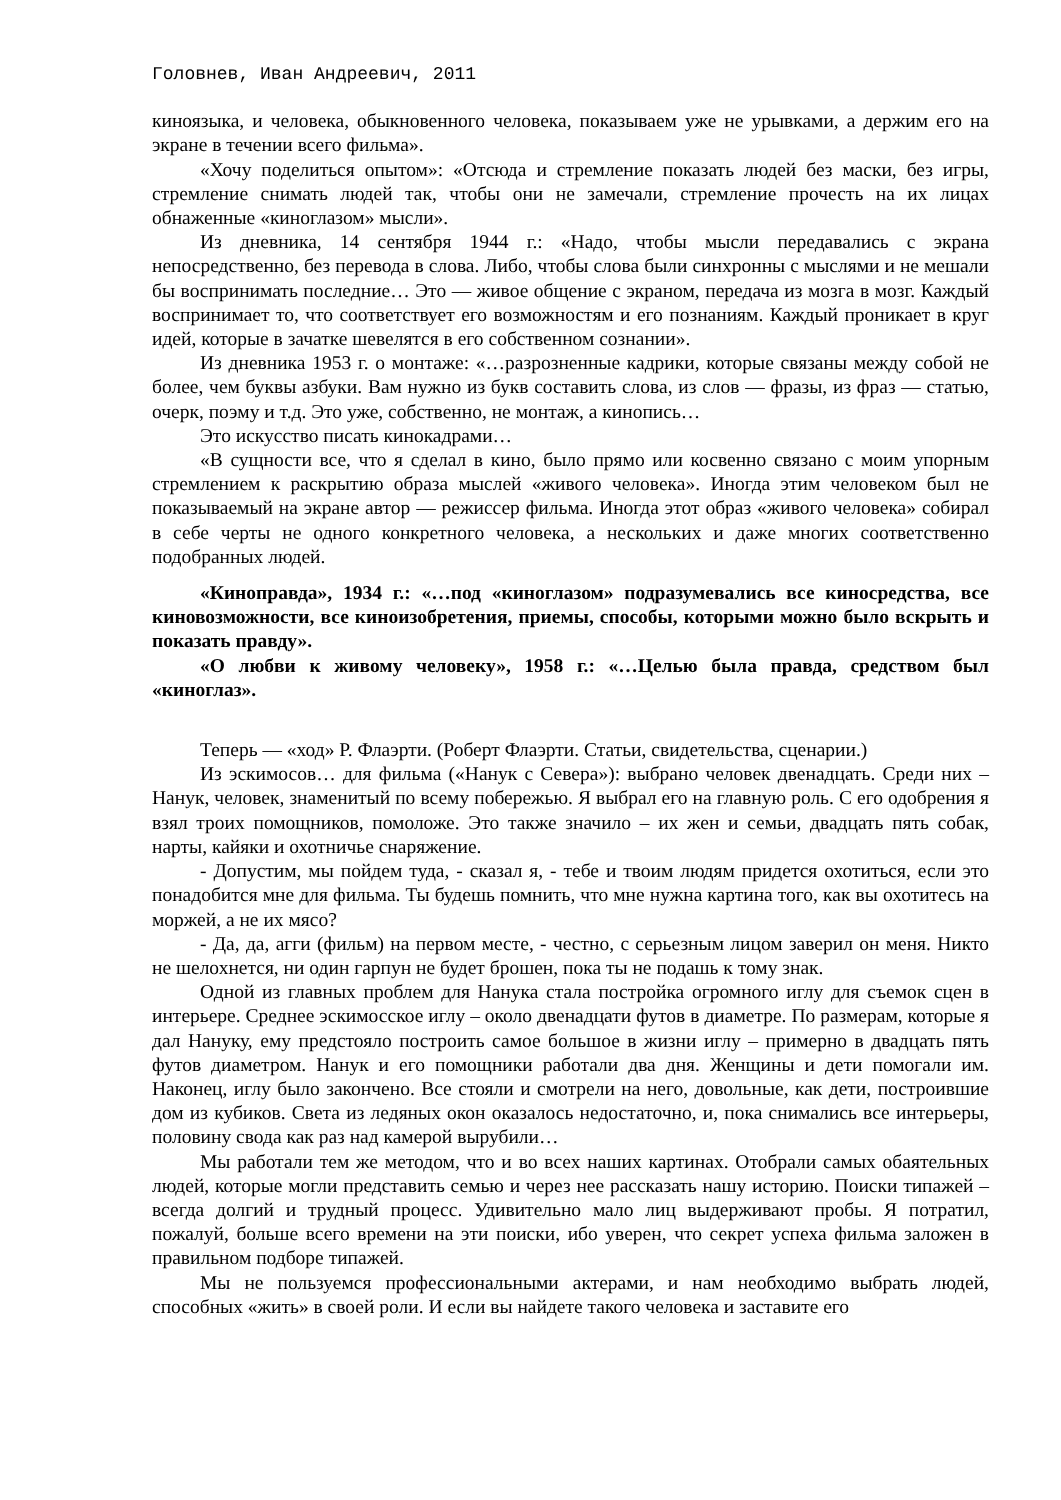Головнев, Иван Андреевич, 2011
киноязыка, и человека, обыкновенного человека, показываем уже не урывками, а держим его на экране в течении всего фильма».
«Хочу поделиться опытом»: «Отсюда и стремление показать людей без маски, без игры, стремление снимать людей так, чтобы они не замечали, стремление прочесть на их лицах обнаженные «киноглазом» мысли».
Из дневника, 14 сентября 1944 г.: «Надо, чтобы мысли передавались с экрана непосредственно, без перевода в слова. Либо, чтобы слова были синхронны с мыслями и не мешали бы воспринимать последние… Это — живое общение с экраном, передача из мозга в мозг. Каждый воспринимает то, что соответствует его возможностям и его познаниям. Каждый проникает в круг идей, которые в зачатке шевелятся в его собственном сознании».
Из дневника 1953 г. о монтаже: «…разрозненные кадрики, которые связаны между собой не более, чем буквы азбуки. Вам нужно из букв составить слова, из слов — фразы, из фраз — статью, очерк, поэму и т.д. Это уже, собственно, не монтаж, а кинопись…
Это искусство писать кинокадрами…
«В сущности все, что я сделал в кино, было прямо или косвенно связано с моим упорным стремлением к раскрытию образа мыслей «живого человека». Иногда этим человеком был не показываемый на экране автор — режиссер фильма. Иногда этот образ «живого человека» собирал в себе черты не одного конкретного человека, а нескольких и даже многих соответственно подобранных людей.
«Киноправда», 1934 г.: «…под «киноглазом» подразумевались все киносредства, все киновозможности, все киноизобретения, приемы, способы, которыми можно было вскрыть и показать правду».
«О любви к живому человеку», 1958 г.: «…Целью была правда, средством был «киноглаз».
Теперь — «ход» Р. Флаэрти. (Роберт Флаэрти. Статьи, свидетельства, сценарии.)
Из эскимосов… для фильма («Нанук с Севера»): выбрано человек двенадцать. Среди них – Нанук, человек, знаменитый по всему побережью. Я выбрал его на главную роль. С его одобрения я взял троих помощников, помоложе. Это также значило – их жен и семьи, двадцать пять собак, нарты, кайяки и охотничье снаряжение.
- Допустим, мы пойдем туда, - сказал я, - тебе и твоим людям придется охотиться, если это понадобится мне для фильма. Ты будешь помнить, что мне нужна картина того, как вы охотитесь на моржей, а не их мясо?
- Да, да, агги (фильм) на первом месте, - честно, с серьезным лицом заверил он меня. Никто не шелохнется, ни один гарпун не будет брошен, пока ты не подашь к тому знак.
Одной из главных проблем для Нанука стала постройка огромного иглу для съемок сцен в интерьере. Среднее эскимосское иглу – около двенадцати футов в диаметре. По размерам, которые я дал Нануку, ему предстояло построить самое большое в жизни иглу – примерно в двадцать пять футов диаметром. Нанук и его помощники работали два дня. Женщины и дети помогали им. Наконец, иглу было закончено. Все стояли и смотрели на него, довольные, как дети, построившие дом из кубиков. Света из ледяных окон оказалось недостаточно, и, пока снимались все интерьеры, половину свода как раз над камерой вырубили…
Мы работали тем же методом, что и во всех наших картинах. Отобрали самых обаятельных людей, которые могли представить семью и через нее рассказать нашу историю. Поиски типажей – всегда долгий и трудный процесс. Удивительно мало лиц выдерживают пробы. Я потратил, пожалуй, больше всего времени на эти поиски, ибо уверен, что секрет успеха фильма заложен в правильном подборе типажей.
Мы не пользуемся профессиональными актерами, и нам необходимо выбрать людей, способных «жить» в своей роли. И если вы найдете такого человека и заставите его